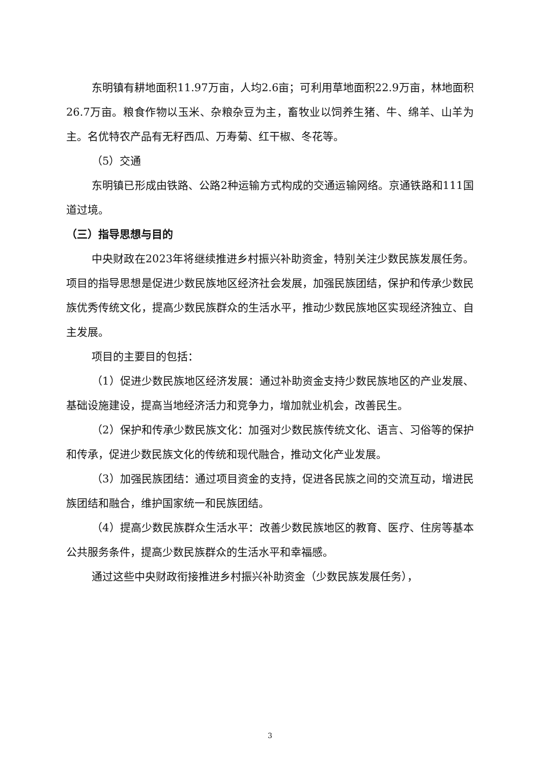东明镇有耕地面积11.97万亩，人均2.6亩；可利用草地面积22.9万亩，林地面积26.7万亩。粮食作物以玉米、杂粮杂豆为主，畜牧业以饲养生猪、牛、绵羊、山羊为主。名优特农产品有无籽西瓜、万寿菊、红干椒、冬花等。
（5）交通
东明镇已形成由铁路、公路2种运输方式构成的交通运输网络。京通铁路和111国道过境。
（三）指导思想与目的
中央财政在2023年将继续推进乡村振兴补助资金，特别关注少数民族发展任务。项目的指导思想是促进少数民族地区经济社会发展，加强民族团结，保护和传承少数民族优秀传统文化，提高少数民族群众的生活水平，推动少数民族地区实现经济独立、自主发展。
项目的主要目的包括：
（1）促进少数民族地区经济发展：通过补助资金支持少数民族地区的产业发展、基础设施建设，提高当地经济活力和竞争力，增加就业机会，改善民生。
（2）保护和传承少数民族文化：加强对少数民族传统文化、语言、习俗等的保护和传承，促进少数民族文化的传统和现代融合，推动文化产业发展。
（3）加强民族团结：通过项目资金的支持，促进各民族之间的交流互动，增进民族团结和融合，维护国家统一和民族团结。
（4）提高少数民族群众生活水平：改善少数民族地区的教育、医疗、住房等基本公共服务条件，提高少数民族群众的生活水平和幸福感。
通过这些中央财政衔接推进乡村振兴补助资金（少数民族发展任务），
3